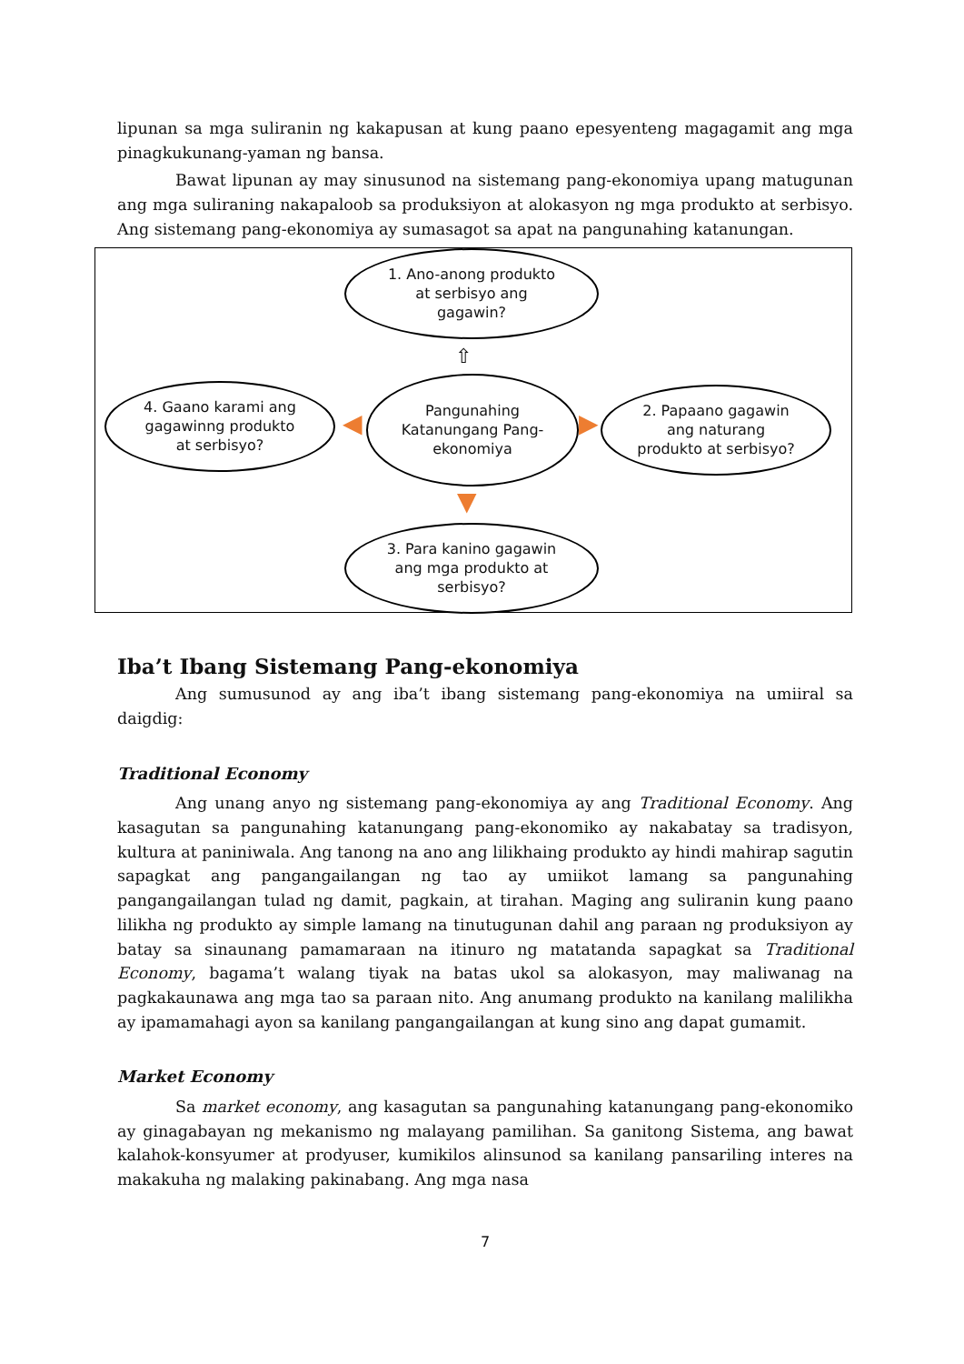lipunan sa mga suliranin ng kakapusan at kung paano epesyenteng magagamit ang mga pinagkukunang-yaman ng bansa.
Bawat lipunan ay may sinusunod na sistemang pang-ekonomiya upang matugunan ang mga suliraning nakapaloob sa produksiyon at alokasyon ng mga produkto at serbisyo. Ang sistemang pang-ekonomiya ay sumasagot sa apat na pangunahing katanungan.
1. Ano-anong produkto
at serbisyo ang
gagawin?
⇧
Pangunahing
Katanungang Pang-
ekonomiya
4. Gaano karami ang
gagawinng produkto
at serbisyo?
2. Papaano gagawin
ang naturang
produkto at serbisyo?
◀ ▶
▼
3. Para kanino gagawin
ang mga produkto at
serbisyo?
Iba’t Ibang Sistemang Pang-ekonomiya
Ang sumusunod ay ang iba’t ibang sistemang pang-ekonomiya na umiiral sa daigdig:
Traditional Economy
Ang unang anyo ng sistemang pang-ekonomiya ay ang Traditional Economy. Ang kasagutan sa pangunahing katanungang pang-ekonomiko ay nakabatay sa tradisyon, kultura at paniniwala. Ang tanong na ano ang lilikhaing produkto ay hindi mahirap sagutin sapagkat ang pangangailangan ng tao ay umiikot lamang sa pangunahing pangangailangan tulad ng damit, pagkain, at tirahan. Maging ang suliranin kung paano lilikha ng produkto ay simple lamang na tinutugunan dahil ang paraan ng produksiyon ay batay sa sinaunang pamamaraan na itinuro ng matatanda sapagkat sa Traditional Economy, bagama’t walang tiyak na batas ukol sa alokasyon, may maliwanag na pagkakaunawa ang mga tao sa paraan nito. Ang anumang produkto na kanilang malilikha ay ipamamahagi ayon sa kanilang pangangailangan at kung sino ang dapat gumamit.
Market Economy
Sa market economy, ang kasagutan sa pangunahing katanungang pang-ekonomiko ay ginagabayan ng mekanismo ng malayang pamilihan. Sa ganitong Sistema, ang bawat kalahok-konsyumer at prodyuser, kumikilos alinsunod sa kanilang pansariling interes na makakuha ng malaking pakinabang. Ang mga nasa
7